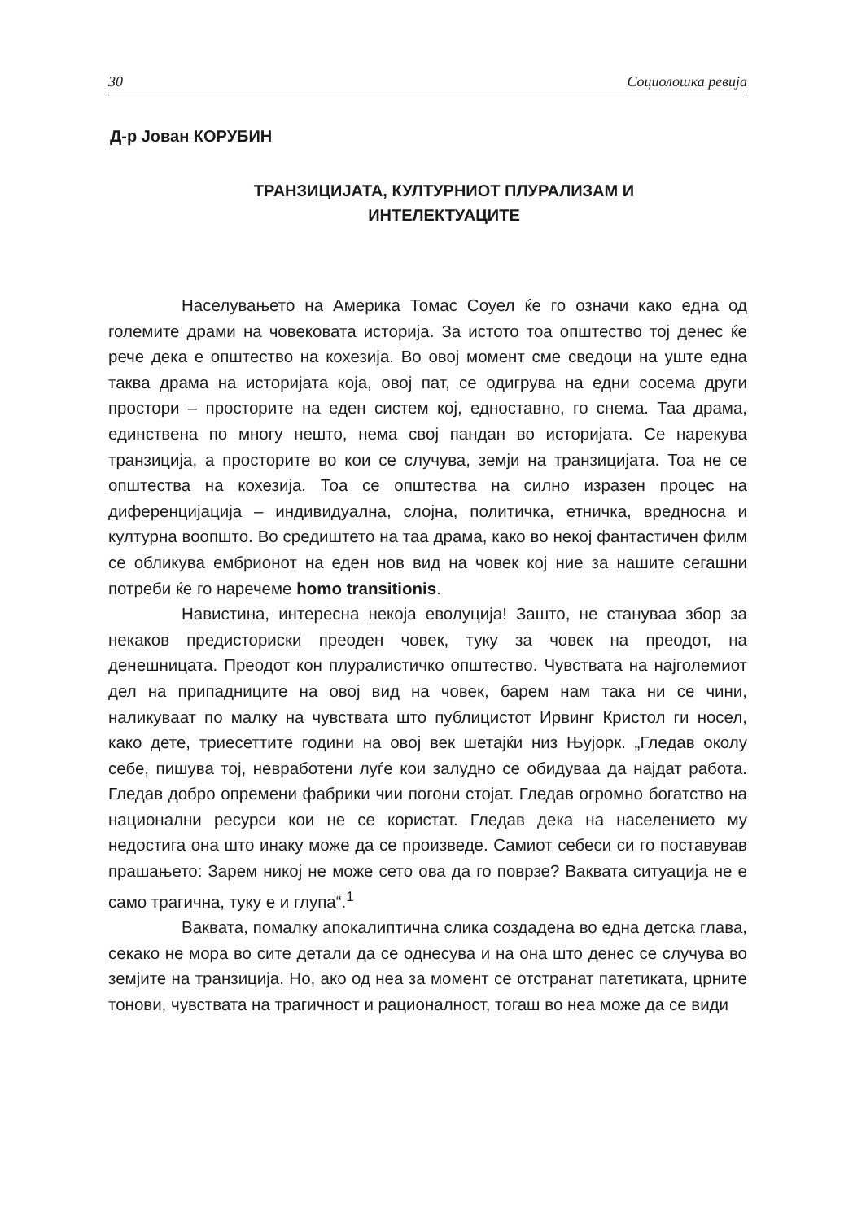30 Социолошка ревија
Д-р Јован КОРУБИН
ТРАНЗИЦИЈАТА, КУЛТУРНИОТ ПЛУРАЛИЗАМ И
ИНТЕЛЕКТУАЦИТЕ
Населувањето на Америка Томас Соуел ќе го означи како една од големите драми на човековата историја. За истото тоа општество тој денес ќе рече дека е општество на кохезија. Во овој момент сме сведоци на уште една таква драма на историјата која, овој пат, се одигрува на едни сосема други простори – просторите на еден систем кој, едноставно, го снема. Таа драма, единствена по многу нешто, нема свој пандан во историјата. Се нарекува транзиција, а просторите во кои се случува, земји на транзицијата. Тоа не се општества на кохезија. Тоа се општества на силно изразен процес на диференцијација – индивидуална, слојна, политичка, етничка, вредносна и културна воопшто. Во средиштето на таа драма, како во некој фантастичен филм се обликува ембрионот на еден нов вид на човек кој ние за нашите сегашни потреби ќе го наречеме homo transitionis.
Навистина, интересна некоја еволуција! Зашто, не стануваа збор за некаков предисториски преоден човек, туку за човек на преодот, на денешницата. Преодот кон плуралистичко општество. Чувствата на најголемиот дел на припадниците на овој вид на човек, барем нам така ни се чини, наликуваат по малку на чувствата што публицистот Ирвинг Кристол ги носел, како дете, триесеттите години на овој век шетајќи низ Њујорк. „Гледав околу себе, пишува тој, невработени луѓе кои залудно се обидуваа да најдат работа. Гледав добро опремени фабрики чии погони стојат. Гледав огромно богатство на национални ресурси кои не се користат. Гледав дека на населението му недостига она што инаку може да се произведе. Самиот себеси си го поставував прашањето: Зарем никој не може сето ова да го поврзе? Ваквата ситуација не е само трагична, туку е и глупа“.<sup>1</sup>
Ваквата, помалку апокалиптична слика создадена во една детска глава, секако не мора во сите детали да се однесува и на она што денес се случува во земјите на транзиција. Но, ако од неа за момент се отстранат патетиката, црните тонови, чувствата на трагичност и рационалност, тогаш во неа може да се види